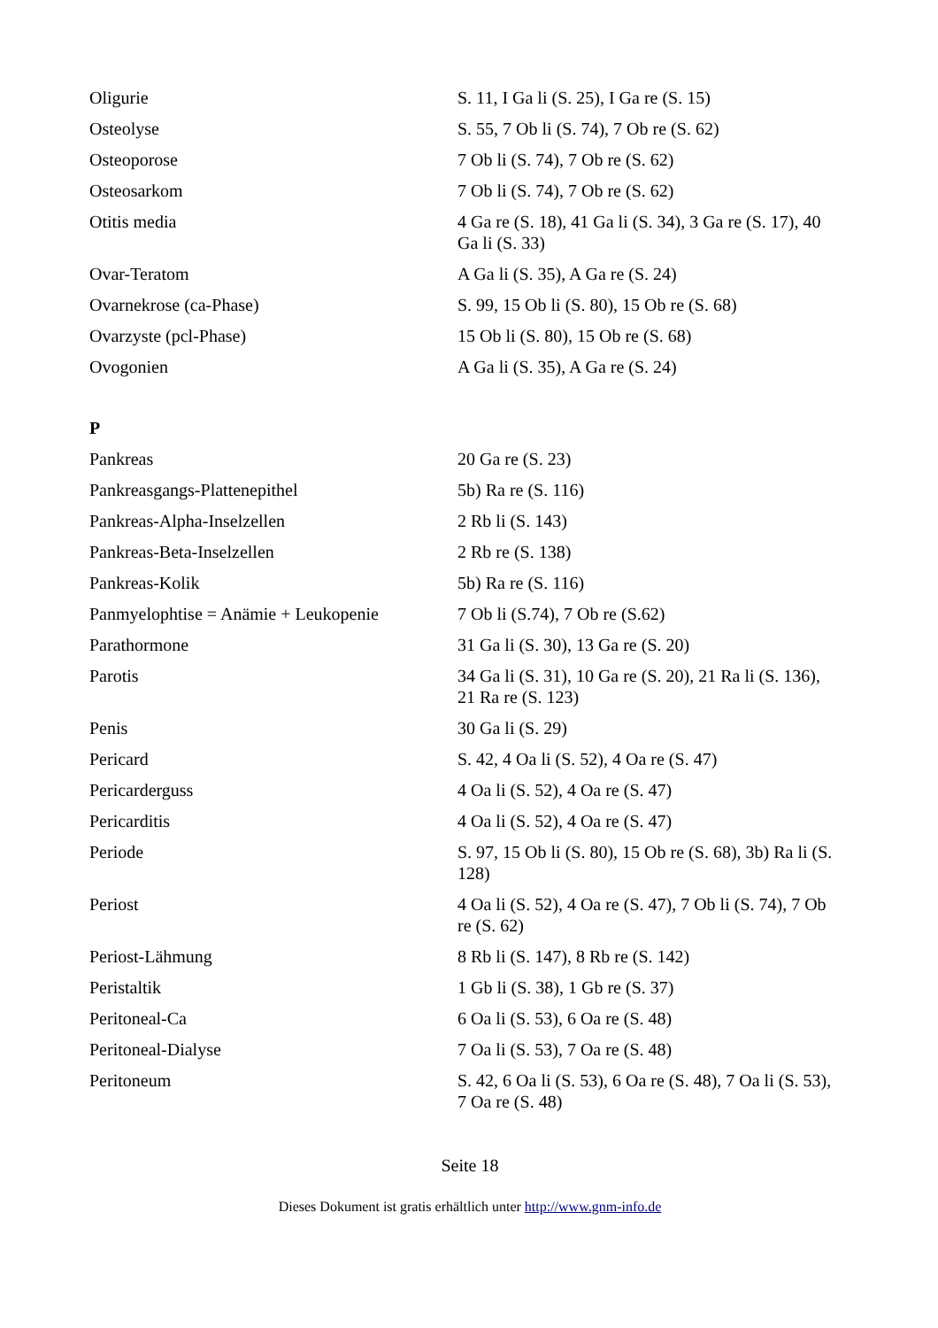| Oligurie | S. 11, I Ga li (S. 25), I Ga re (S. 15) |
| Osteolyse | S. 55, 7 Ob li (S. 74), 7 Ob re (S. 62) |
| Osteoporose | 7 Ob li (S. 74), 7 Ob re (S. 62) |
| Osteosarkom | 7 Ob li (S. 74), 7 Ob re (S. 62) |
| Otitis media | 4 Ga re (S. 18), 41 Ga li (S. 34), 3 Ga re (S. 17), 40 Ga li (S. 33) |
| Ovar-Teratom | A Ga li (S. 35), A Ga re (S. 24) |
| Ovarnekrose (ca-Phase) | S. 99, 15 Ob li (S. 80), 15 Ob re (S. 68) |
| Ovarzyste (pcl-Phase) | 15 Ob li (S. 80), 15 Ob re (S. 68) |
| Ovogonien | A Ga li (S. 35), A Ga re (S. 24) |
P
| Pankreas | 20 Ga re (S. 23) |
| Pankreasgangs-Plattenepithel | 5b) Ra re (S. 116) |
| Pankreas-Alpha-Inselzellen | 2 Rb li (S. 143) |
| Pankreas-Beta-Inselzellen | 2 Rb re (S. 138) |
| Pankreas-Kolik | 5b) Ra re (S. 116) |
| Panmyelophtise = Anämie + Leukopenie | 7 Ob li (S.74), 7 Ob re (S.62) |
| Parathormone | 31 Ga li (S. 30), 13 Ga re (S. 20) |
| Parotis | 34 Ga li (S. 31), 10 Ga re (S. 20), 21 Ra li (S. 136), 21 Ra re (S. 123) |
| Penis | 30 Ga li (S. 29) |
| Pericard | S. 42, 4 Oa li (S. 52), 4 Oa re (S. 47) |
| Pericarderguss | 4 Oa li (S. 52), 4 Oa re (S. 47) |
| Pericarditis | 4 Oa li (S. 52), 4 Oa re (S. 47) |
| Periode | S. 97, 15 Ob li (S. 80), 15 Ob re (S. 68), 3b) Ra li (S. 128) |
| Periost | 4 Oa li (S. 52), 4 Oa re (S. 47), 7 Ob li (S. 74), 7 Ob re (S. 62) |
| Periost-Lähmung | 8 Rb li (S. 147), 8 Rb re (S. 142) |
| Peristaltik | 1 Gb li (S. 38), 1 Gb re (S. 37) |
| Peritoneal-Ca | 6 Oa li (S. 53), 6 Oa re (S. 48) |
| Peritoneal-Dialyse | 7 Oa li (S. 53), 7 Oa re (S. 48) |
| Peritoneum | S. 42, 6 Oa li (S. 53), 6 Oa re (S. 48), 7 Oa li (S. 53), 7 Oa re (S. 48) |
Seite 18
Dieses Dokument ist gratis erhältlich unter http://www.gnm-info.de